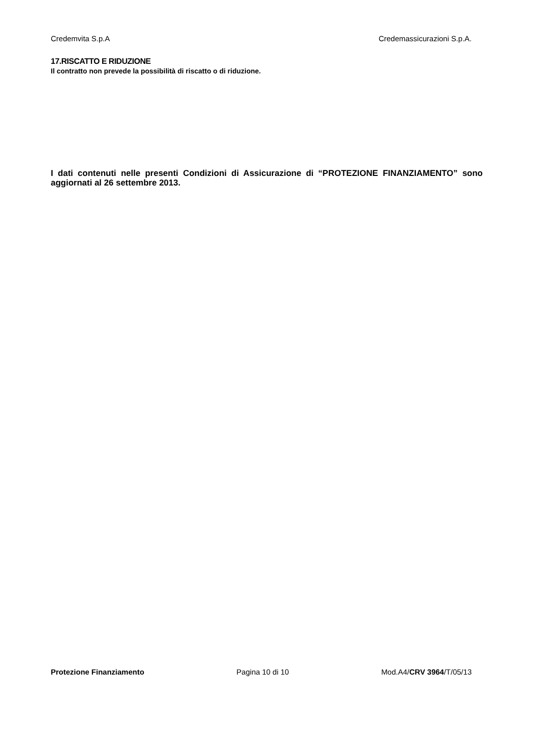Credemvita S.p.A Credemassicurazioni S.p.A.
17.RISCATTO E RIDUZIONE
Il contratto non prevede la possibilità di riscatto o di riduzione.
I dati contenuti nelle presenti Condizioni di Assicurazione di “PROTEZIONE FINANZIAMENTO” sono aggiornati al 26 settembre 2013.
Protezione Finanziamento Pagina 10 di 10 Mod.A4/CRV 3964/T/05/13